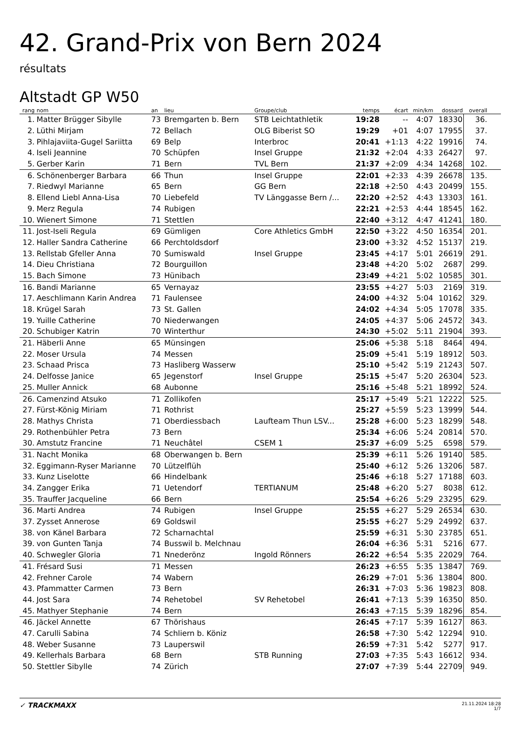42. Grand-Prix von Bern 2024
résultats
Altstadt GP W50
| rang | nom | an | lieu | Groupe/club | temps | écart | min/km | dossard | overall |
| --- | --- | --- | --- | --- | --- | --- | --- | --- | --- |
| 1. | Matter Brügger Sibylle | 73 | Bremgarten b. Bern | STB Leichtathletik | 19:28 | -- | 4:07 | 18330 | 36. |
| 2. | Lüthi Mirjam | 72 | Bellach | OLG Biberist SO | 19:29 | +01 | 4:07 | 17955 | 37. |
| 3. | Pihlajaviita-Gugel Sariitta | 69 | Belp | Interbroc | 20:41 | +1:13 | 4:22 | 19916 | 74. |
| 4. | Iseli Jeannine | 70 | Schüpfen | Insel Gruppe | 21:32 | +2:04 | 4:33 | 26427 | 97. |
| 5. | Gerber Karin | 71 | Bern | TVL Bern | 21:37 | +2:09 | 4:34 | 14268 | 102. |
| 6. | Schönenberger Barbara | 66 | Thun | Insel Gruppe | 22:01 | +2:33 | 4:39 | 26678 | 135. |
| 7. | Riedwyl Marianne | 65 | Bern | GG Bern | 22:18 | +2:50 | 4:43 | 20499 | 155. |
| 8. | Ellend Liebl Anna-Lisa | 70 | Liebefeld | TV Länggasse Bern /... | 22:20 | +2:52 | 4:43 | 13303 | 161. |
| 9. | Merz Regula | 74 | Rubigen | | 22:21 | +2:53 | 4:44 | 18545 | 162. |
| 10. | Wienert Simone | 71 | Stettlen | | 22:40 | +3:12 | 4:47 | 41241 | 180. |
| 11. | Jost-Iseli Regula | 69 | Gümligen | Core Athletics GmbH | 22:50 | +3:22 | 4:50 | 16354 | 201. |
| 12. | Haller Sandra Catherine | 66 | Perchtoldsdorf | | 23:00 | +3:32 | 4:52 | 15137 | 219. |
| 13. | Rellstab Gfeller Anna | 70 | Sumiswald | Insel Gruppe | 23:45 | +4:17 | 5:01 | 26619 | 291. |
| 14. | Dieu Christiana | 72 | Bourguillon | | 23:48 | +4:20 | 5:02 | 2687 | 299. |
| 15. | Bach Simone | 73 | Hünibach | | 23:49 | +4:21 | 5:02 | 10585 | 301. |
| 16. | Bandi Marianne | 65 | Vernayaz | | 23:55 | +4:27 | 5:03 | 2169 | 319. |
| 17. | Aeschlimann Karin Andrea | 71 | Faulensee | | 24:00 | +4:32 | 5:04 | 10162 | 329. |
| 18. | Krügel Sarah | 73 | St. Gallen | | 24:02 | +4:34 | 5:05 | 17078 | 335. |
| 19. | Yuille Catherine | 70 | Niederwangen | | 24:05 | +4:37 | 5:06 | 24572 | 343. |
| 20. | Schubiger Katrin | 70 | Winterthur | | 24:30 | +5:02 | 5:11 | 21904 | 393. |
| 21. | Häberli Anne | 65 | Münsingen | | 25:06 | +5:38 | 5:18 | 8464 | 494. |
| 22. | Moser Ursula | 74 | Messen | | 25:09 | +5:41 | 5:19 | 18912 | 503. |
| 23. | Schaad Prisca | 73 | Hasliberg Wasserw | | 25:10 | +5:42 | 5:19 | 21243 | 507. |
| 24. | Delfosse Janice | 65 | Jegenstorf | Insel Gruppe | 25:15 | +5:47 | 5:20 | 26304 | 523. |
| 25. | Muller Annick | 68 | Aubonne | | 25:16 | +5:48 | 5:21 | 18992 | 524. |
| 26. | Camenzind Atsuko | 71 | Zollikofen | | 25:17 | +5:49 | 5:21 | 12222 | 525. |
| 27. | Fürst-König Miriam | 71 | Rothrist | | 25:27 | +5:59 | 5:23 | 13999 | 544. |
| 28. | Mathys Christa | 71 | Oberdiessbach | Laufteam Thun LSV... | 25:28 | +6:00 | 5:23 | 18299 | 548. |
| 29. | Rothenbühler Petra | 73 | Bern | | 25:34 | +6:06 | 5:24 | 20814 | 570. |
| 30. | Amstutz Francine | 71 | Neuchâtel | CSEM 1 | 25:37 | +6:09 | 5:25 | 6598 | 579. |
| 31. | Nacht Monika | 68 | Oberwangen b. Bern | | 25:39 | +6:11 | 5:26 | 19140 | 585. |
| 32. | Eggimann-Ryser Marianne | 70 | Lützelflüh | | 25:40 | +6:12 | 5:26 | 13206 | 587. |
| 33. | Kunz Liselotte | 66 | Hindelbank | | 25:46 | +6:18 | 5:27 | 17188 | 603. |
| 34. | Zangger Erika | 71 | Uetendorf | TERTIANUM | 25:48 | +6:20 | 5:27 | 8038 | 612. |
| 35. | Trauffer Jacqueline | 66 | Bern | | 25:54 | +6:26 | 5:29 | 23295 | 629. |
| 36. | Marti Andrea | 74 | Rubigen | Insel Gruppe | 25:55 | +6:27 | 5:29 | 26534 | 630. |
| 37. | Zysset Annerose | 69 | Goldswil | | 25:55 | +6:27 | 5:29 | 24992 | 637. |
| 38. | von Känel Barbara | 72 | Scharnachtal | | 25:59 | +6:31 | 5:30 | 23785 | 651. |
| 39. | von Gunten Tanja | 74 | Busswil b. Melchnau | | 26:04 | +6:36 | 5:31 | 5216 | 677. |
| 40. | Schwegler Gloria | 71 | Nnederönz | Ingold Rönners | 26:22 | +6:54 | 5:35 | 22029 | 764. |
| 41. | Frésard Susi | 71 | Messen | | 26:23 | +6:55 | 5:35 | 13847 | 769. |
| 42. | Frehner Carole | 74 | Wabern | | 26:29 | +7:01 | 5:36 | 13804 | 800. |
| 43. | Pfammatter Carmen | 73 | Bern | | 26:31 | +7:03 | 5:36 | 19823 | 808. |
| 44. | Jost Sara | 74 | Rehetobel | SV Rehetobel | 26:41 | +7:13 | 5:39 | 16350 | 850. |
| 45. | Mathyer Stephanie | 74 | Bern | | 26:43 | +7:15 | 5:39 | 18296 | 854. |
| 46. | Jäckel Annette | 67 | Thörishaus | | 26:45 | +7:17 | 5:39 | 16127 | 863. |
| 47. | Carulli Sabina | 74 | Schliern b. Köniz | | 26:58 | +7:30 | 5:42 | 12294 | 910. |
| 48. | Weber Susanne | 73 | Lauperswil | | 26:59 | +7:31 | 5:42 | 5277 | 917. |
| 49. | Kellerhals Barbara | 68 | Bern | STB Running | 27:03 | +7:35 | 5:43 | 16612 | 934. |
| 50. | Stettler Sibylle | 74 | Zürich | | 27:07 | +7:39 | 5:44 | 22709 | 949. |
✓ TRACKMAXX
21.11.2024 18:28
1/7